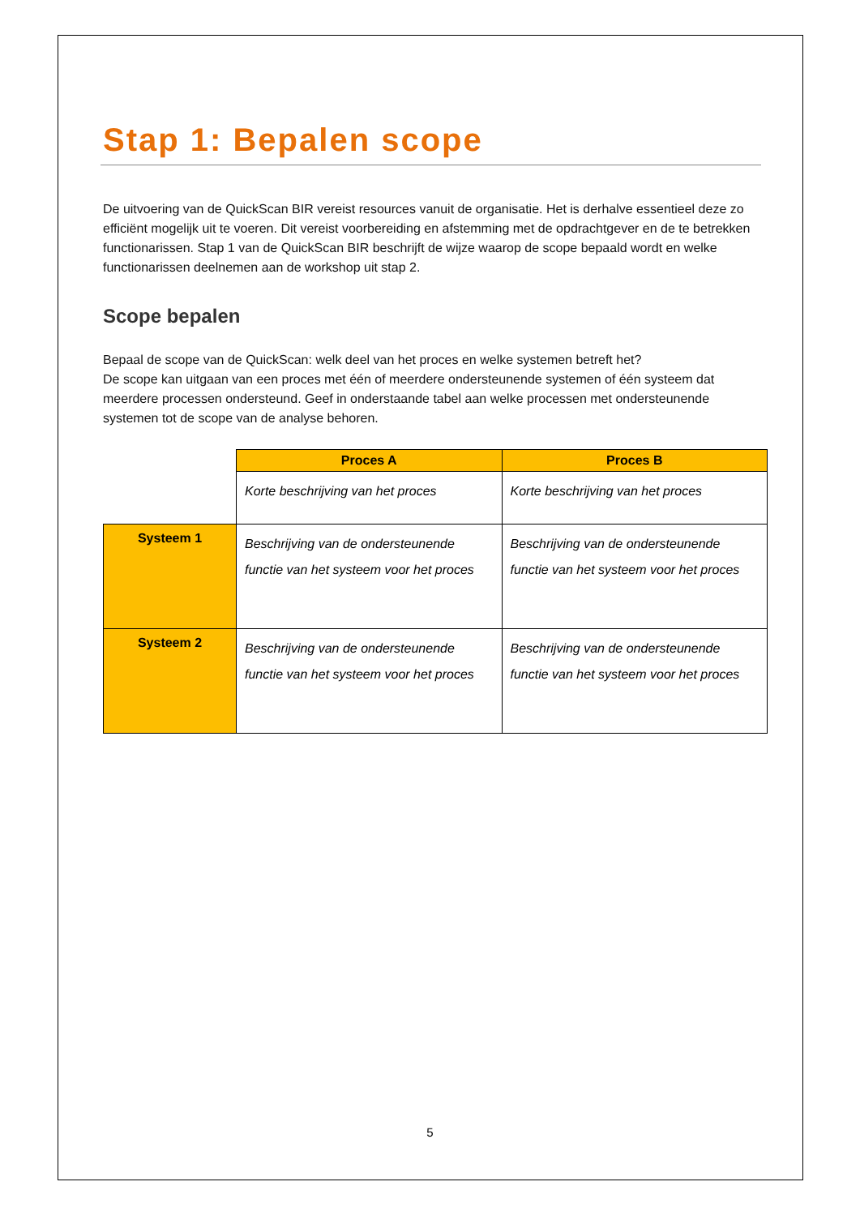Stap 1: Bepalen scope
De uitvoering van de QuickScan BIR vereist resources vanuit de organisatie. Het is derhalve essentieel deze zo efficiënt mogelijk uit te voeren. Dit vereist voorbereiding en afstemming met de opdrachtgever en de te betrekken functionarissen. Stap 1 van de QuickScan BIR beschrijft de wijze waarop de scope bepaald wordt en welke functionarissen deelnemen aan de workshop uit stap 2.
Scope bepalen
Bepaal de scope van de QuickScan: welk deel van het proces en welke systemen betreft het?
De scope kan uitgaan van een proces met één of meerdere ondersteunende systemen of één systeem dat meerdere processen ondersteund. Geef in onderstaande tabel aan welke processen met ondersteunende systemen tot de scope van de analyse behoren.
| | Proces A | Proces B |
| | Korte beschrijving van het proces | Korte beschrijving van het proces |
| Systeem 1 | Beschrijving van de ondersteunende functie van het systeem voor het proces | Beschrijving van de ondersteunende functie van het systeem voor het proces |
| Systeem 2 | Beschrijving van de ondersteunende functie van het systeem voor het proces | Beschrijving van de ondersteunende functie van het systeem voor het proces |
5